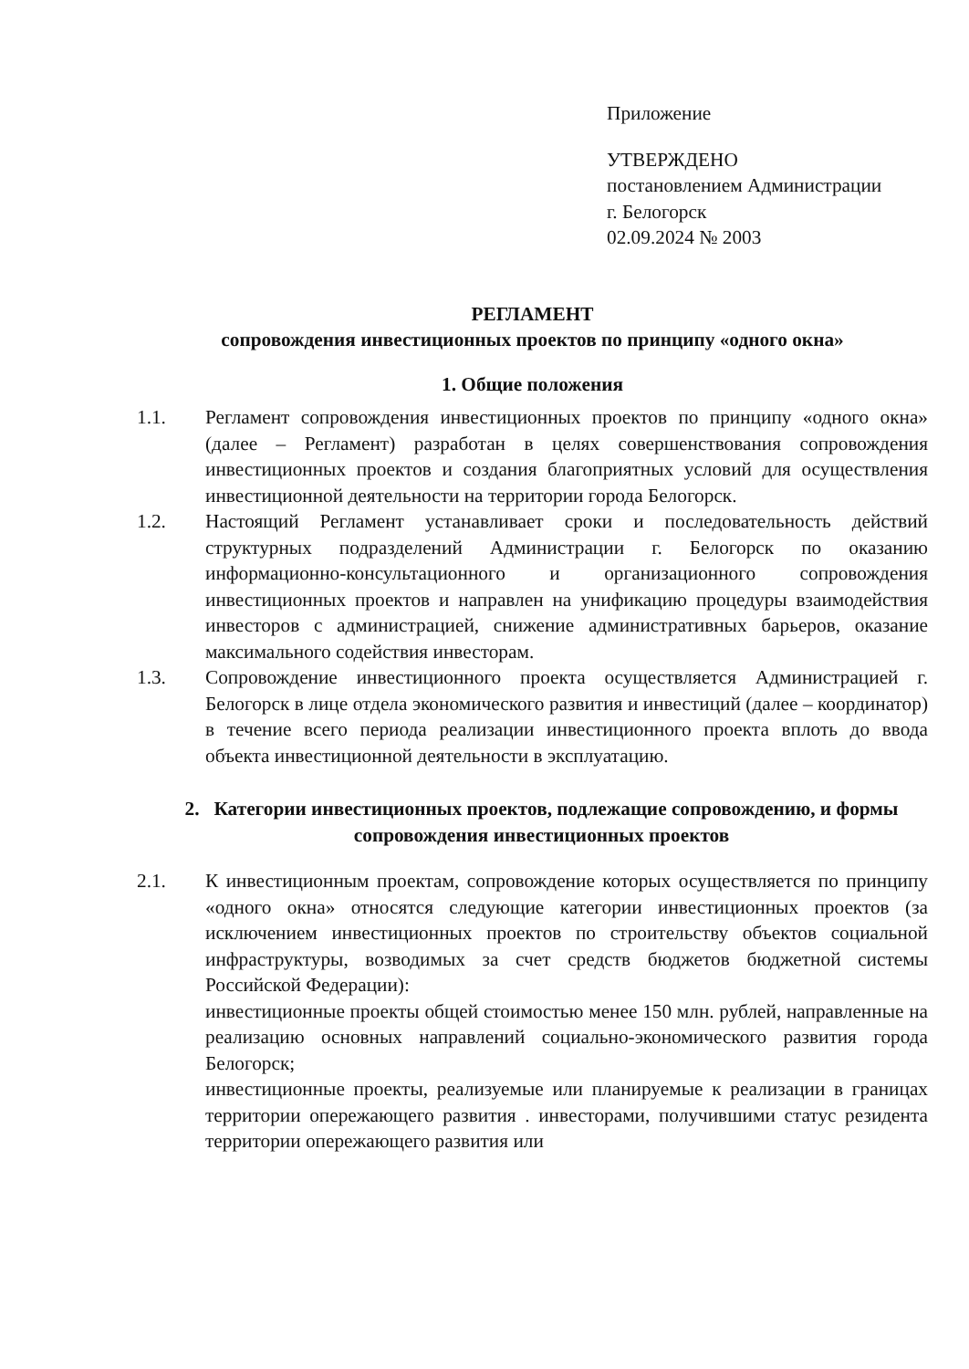Приложение
УТВЕРЖДЕНО
постановлением Администрации
г. Белогорск
02.09.2024 № 2003
РЕГЛАМЕНТ
сопровождения инвестиционных проектов по принципу «одного окна»
1. Общие положения
1.1. Регламент сопровождения инвестиционных проектов по принципу «одного окна» (далее – Регламент) разработан в целях совершенствования сопровождения инвестиционных проектов и создания благоприятных условий для осуществления инвестиционной деятельности на территории города Белогорск.
1.2. Настоящий Регламент устанавливает сроки и последовательность действий структурных подразделений Администрации г. Белогорск по оказанию информационно-консультационного и организационного сопровождения инвестиционных проектов и направлен на унификацию процедуры взаимодействия инвесторов с администрацией, снижение административных барьеров, оказание максимального содействия инвесторам.
1.3. Сопровождение инвестиционного проекта осуществляется Администрацией г. Белогорск в лице отдела экономического развития и инвестиций (далее – координатор) в течение всего периода реализации инвестиционного проекта вплоть до ввода объекта инвестиционной деятельности в эксплуатацию.
2. Категории инвестиционных проектов, подлежащие сопровождению, и формы сопровождения инвестиционных проектов
2.1. К инвестиционным проектам, сопровождение которых осуществляется по принципу «одного окна» относятся следующие категории инвестиционных проектов (за исключением инвестиционных проектов по строительству объектов социальной инфраструктуры, возводимых за счет средств бюджетов бюджетной системы Российской Федерации):
инвестиционные проекты общей стоимостью менее 150 млн. рублей, направленные на реализацию основных направлений социально-экономического развития города Белогорск;
инвестиционные проекты, реализуемые или планируемые к реализации в границах территории опережающего развития . инвесторами, получившими статус резидента территории опережающего развития или